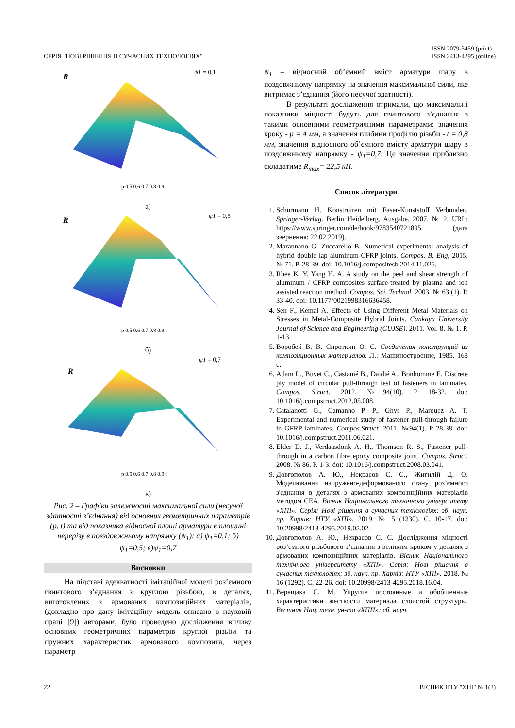СЕРІЯ "НОВІ РІШЕННЯ В СУЧАСНИХ ТЕХНОЛОГІЯХ" ISSN 2079-5459 (print)
ISSN 2413-4295 (online)
R
ψ1 = 0,1
p 0.5 0.6 0.7 0.8 0.9 t
а)
R
ψ1 = 0,5
p 0.5 0.6 0.7 0.8 0.9 t
б)
R
ψ1 = 0,7
p 0.5 0.6 0.7 0.8 0.9 t
в)
Рис. 2 – Графіки залежності максимальної сили (несучої здатності з’єднання) від основних геометричних параметрів (p, t) та від показника відносної площі арматури в площині перерізу в повздовжньому напрямку (ψ<sub>1</sub>): а) ψ<sub>1</sub>=0,1; б) ψ<sub>1</sub>=0,5; в)ψ<sub>1</sub>=0,7
Висновки
На підставі адекватності імітаційної моделі роз’ємного гвинтового з’єднання з круглою різьбою, в деталях, виготовлених з армованих композиційних матеріалів, (докладно про дану імітаційну модель описано в науковій праці [9]) авторами, було проведено дослідження впливу основних геометричних параметрів круглої різьби та пружних характеристик армованого композита, через параметр
ψ<sub>1</sub> – відносний об’ємний вміст арматури шару в поздовжньому напрямку на значення максимальної сили, яке витримає з’єднання (його несучої здатності).
В результаті дослідження отримали, що максимальні показники міцності будуть для гвинтового з’єднання з такими основними геометричними параметрами: значення кроку - p = 4 мм, а значення глибини профілю різьби - t = 0,8 мм, значення відносного об’ємного вмісту арматури шару в поздовжньому напрямку - ψ<sub>1</sub>=0,7. Це значення приблизно складатиме R<sub>max</sub>= 22,5 кН.
Список літератури
1. Schürmann H. Konstruiren mit Faser-Kunststoff Verbunden. Springer-Verlag. Berlin Heidelberg. Ausgabe. 2007. № 2. URL: https://www.springer.com/de/book/9783540721895 (дата звернення: 22.02.2019).
2. Marannano G. Zuccarello B. Numerical experimental analysis of hybrid double lap aluminum-CFRP joints. Compos. B. Eng, 2015. № 71. P. 28-39. doi: 10.1016/j.compositesb.2014.11.025.
3. Rhee K. Y. Yang H. A. A study on the peel and shear strength of aluminum / CFRP composites surface-treated by plasma and ion assisted reaction method. Compos. Sci. Technol. 2003. № 63 (1). P. 33-40. doi: 10.1177/0021998316636458.
4. Sen F., Kemal A. Effects of Using Different Metal Materials on Stresses in Metal-Composite Hybrid Joints. Cankaya University Journal of Science and Engineering (CUJSE), 2011. Vol. 8. № 1. P. 1-13.
5. Воробей В. В. Сироткин О. С. Соединения конструкций из композиционных материалов. Л.: Машиностроение, 1985. 168 с.
6. Adam L., Buvet C., Castanié B., Daidié A., Bonhomme E. Discrete ply model of circular pull-through test of fasteners in laminates. Compos. Struct. 2012. №94(10). P 18-32. doi: 10.1016/j.compstruct.2012.05.008.
7. Catalanotti G., Camanho P. P., Ghys P., Marquez A. T. Experimental and numerical study of fastener pull-through failure in GFRP laminates. Compos.Struct. 2011. №94(1). P 28-38. doi: 10.1016/j.compstruct.2011.06.021.
8. Elder D. J., Verdaasdonk A. H., Thomson R. S., Fastener pull-through in a carbon fibre epoxy composite joint. Compos. Struct. 2008. № 86. P. 1-3. doi: 10.1016/j.compstruct.2008.03.041.
9. Довгополов А. Ю., Некрасов С. С., Жигилій Д. О. Моделювання напружено-деформованого стану роз’ємного з'єднання в деталях з армованих композиційних матеріалів методом CEA. Вісник Національного технічного університету «ХПІ». Серія: Нові рішення в сучасних технологіях: зб. наук. пр. Харків: НТУ «ХПІ». 2019. № 5 (1330). С. 10-17. doi: 10.20998/2413-4295.2019.05.02.
10. Довгополов А. Ю., Некрасов С. С. Дослідження міцності роз’ємного різьбового з’єднання з великим кроком у деталях з армованих композиційних матеріалів. Вісник Національного технічного університету «ХПІ». Серія: Нові рішення в сучасних технологіях: зб. наук. пр. Харків: НТУ «ХПІ». 2018. № 16 (1292). С. 22-26. doi: 10.20998/2413-4295.2018.16.04.
11. Верещака С. М. Упругие постоянные и обобщенные характеристики жесткости материала слоистой структуры. Вестник Нац. техн. ун-та «ХПИ»: сб. науч.
22 ВІСНИК НТУ "ХПІ" № 1(3)